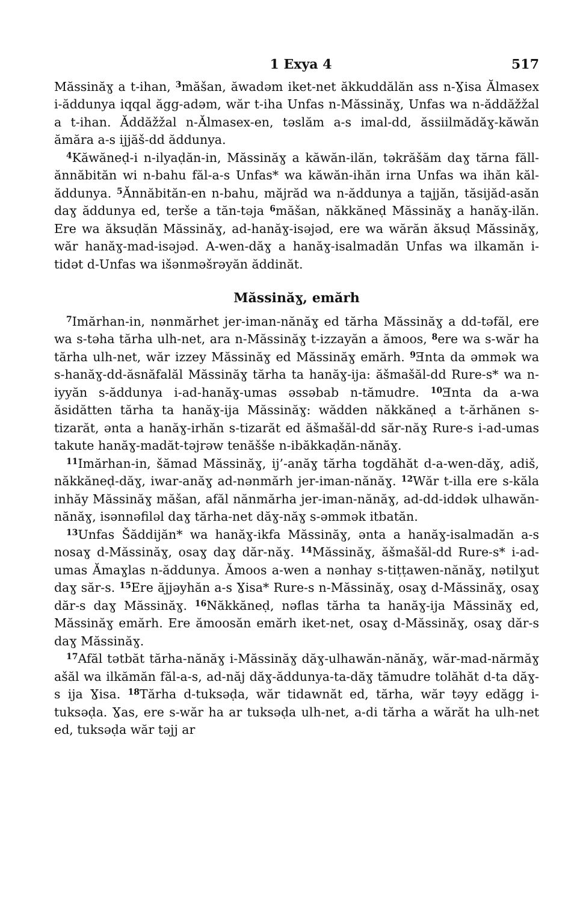1 Exya 4 517
Măssinăɣ a t-ihan, <sup>3</sup>măšan, ăwadəm iket-net ăkkuddălăn ass n-Ɣisa Ălmasex i-ăddunya iqqal ăgg-adəm, wăr t-iha Unfas n-Măssinăɣ, Unfas wa n-ăddăžžal a t-ihan. Ăddăžžal n-Ălmasex-en, təslăm a-s imal-dd, ăssiilmădăɣ-kăwăn ămăra a-s ijjăš-dd ăddunya.
<sup>4</sup> Kăwăneḍ-i n-ilyaḍăn-in, Măssinăɣ a kăwăn-ilăn, təkrăšăm daɣ tărna făll-ănnăbităn wi n-bahu făl-a-s Unfas* wa kăwăn-ihăn irna Unfas wa ihăn kăl-ăddunya. <sup>5</sup>Ănnăbităn-en n-bahu, măjrăd wa n-ăddunya a tajjăn, tăsijăd-asăn daɣ ăddunya ed, terše a tăn-təja <sup>6</sup>măšan, năkkăneḍ Măssinăɣ a hanăɣ-ilăn. Ere wa ăksuḍăn Măssinăɣ, ad-hanăɣ-isəjəd, ere wa wărăn ăksuḍ Măssinăɣ, wăr hanăɣ-mad-isəjəd. A-wen-dăɣ a hanăɣ-isalmadăn Unfas wa ilkamăn i-tidət d-Unfas wa išənməšrəyăn ăddinăt.
Măssinăɣ, emărh
<sup>7</sup> Imărhan-in, nənmărhet jer-iman-nănăɣ ed tărha Măssinăɣ a dd-təfăl, ere wa s-təha tărha ulh-net, ara n-Măssinăɣ t-izzayăn a ămoos, <sup>8</sup>ere wa s-wăr ha tărha ulh-net, wăr izzey Măssinăɣ ed Măssinăɣ emărh. <sup>9</sup>Ǝnta da əmmək wa s-hanăɣ-dd-ăsnăfalăl Măssinăɣ tărha ta hanăɣ-ija: ăšmašăl-dd Rure-s* wa n-iyyăn s-ăddunya i-ad-hanăɣ-umas əssəbab n-tămudre. <sup>10</sup>Ǝnta da a-wa ăsidătten tărha ta hanăɣ-ija Măssinăɣ: wădden năkkăneḍ a t-ărhănen s-tizarăt, ənta a hanăɣ-irhăn s-tizarăt ed ăšmašăl-dd săr-năɣ Rure-s i-ad-umas takute hanăɣ-madăt-təjrəw tenăšše n-ibăkkaḍăn-nănăɣ.
<sup>11</sup> Imărhan-in, šămad Măssinăɣ, ij’-anăɣ tărha togdăhăt d-a-wen-dăɣ, adiš, năkkăneḍ-dăɣ, iwar-anăɣ ad-nənmărh jer-iman-nănăɣ. <sup>12</sup>Wăr t-illa ere s-kăla inhăy Măssinăɣ măšan, afăl nănmărha jer-iman-nănăɣ, ad-dd-iddək ulhawăn-nănăɣ, isənnəfiləl daɣ tărha-net dăɣ-năɣ s-əmmək itbatăn.
<sup>13</sup> Unfas Šăddijăn* wa hanăɣ-ikfa Măssinăɣ, ənta a hanăɣ-isalmadăn a-s nosaɣ d-Măssinăɣ, osaɣ daɣ dăr-năɣ. <sup>14</sup>Măssinăɣ, ăšmašăl-dd Rure-s* i-ad-umas Ămaɣlas n-ăddunya. Ămoos a-wen a nənhay s-tiṭṭawen-nănăɣ, nətilɣut daɣ săr-s. <sup>15</sup>Ere ăjjəyhăn a-s Ɣisa* Rure-s n-Măssinăɣ, osaɣ d-Măssinăɣ, osaɣ dăr-s daɣ Măssinăɣ. <sup>16</sup>Năkkăneḍ, nəflas tărha ta hanăɣ-ija Măssinăɣ ed, Măssinăɣ emărh. Ere ămoosăn emărh iket-net, osaɣ d-Măssinăɣ, osaɣ dăr-s daɣ Măssinăɣ.
<sup>17</sup> Afăl tətbăt tărha-nănăɣ i-Măssinăɣ dăɣ-ulhawăn-nănăɣ, wăr-mad-nărmăɣ ašăl wa ilkămăn făl-a-s, ad-năj dăɣ-ăddunya-ta-dăɣ tămudre tolăhăt d-ta dăɣ-s ija Ɣisa. <sup>18</sup>Tărha d-tuksəḍa, wăr tidawnăt ed, tărha, wăr təyy edăgg i-tuksəḍa. Ɣas, ere s-wăr ha ar tuksəḍa ulh-net, a-di tărha a wărăt ha ulh-net ed, tuksəḍa wăr təjj ar